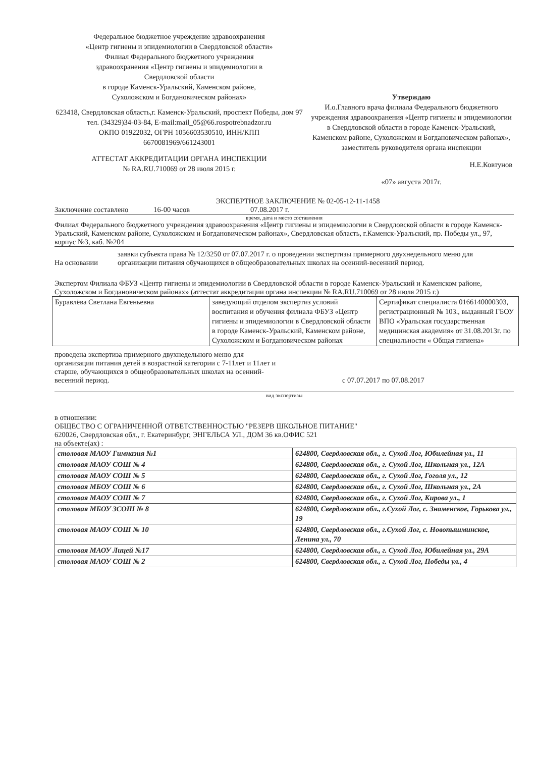Федеральное бюджетное учреждение здравоохранения
«Центр гигиены и эпидемиологии в Свердловской области»
Филиал Федерального бюджетного учреждения
здравоохранения «Центр гигиены и эпидемиологии в
Свердловской области
в городе Каменск-Уральский, Каменском районе,
Сухоложском и Богдановическом районах»
623418, Свердловская область,г. Каменск-Уральский, проспект Победы, дом 97
тел. (34329)34-03-84, E-mail:mail_05@66.rospotrebnadzor.ru
ОКПО 01922032, ОГРН 1056603530510, ИНН/КПП
6670081969/661243001
АТТЕСТАТ АККРЕДИТАЦИИ ОРГАНА ИНСПЕКЦИИ
№ RA.RU.710069 от 28 июля 2015 г.
Утверждаю
И.о.Главного врача филиала Федерального бюджетного учреждения здравоохранения «Центр гигиены и эпидемиологии в Свердловской области в городе Каменск-Уральский, Каменском районе, Сухоложском и Богдановическом районах», заместитель руководителя органа инспекции
Н.Е.Ковтунов
«07» августа 2017г.
ЭКСПЕРТНОЕ ЗАКЛЮЧЕНИЕ № 02-05-12-11-1458
Заключение составлено 16-00 часов 07.08.2017 г.
время, дата и место составления
Филиал Федерального бюджетного учреждения здравоохранения «Центр гигиены и эпидемиологии в Свердловской области в городе Каменск-Уральский, Каменском районе, Сухоложском и Богдановическом районах», Свердловская область, г.Каменск-Уральский, пр. Победы ул., 97, корпус №3, каб. №204
На основании заявки субъекта права № 12/3250 от 07.07.2017 г. о проведении экспертизы примерного двухнедельного меню для организации питания обучающихся в общеобразовательных школах на осенний-весенний период.
Экспертом Филиала ФБУЗ «Центр гигиены и эпидемиологии в Свердловской области в городе Каменск-Уральский и Каменском районе, Сухоложском и Богдановическом районах» (аттестат аккредитации органа инспекции № RA.RU.710069 от 28 июля 2015 г.)
| Буравлёва Светлана Евгеньевна | заведующий отделом экспертиз условий воспитания и обучения филиала ФБУЗ «Центр гигиены и эпидемиологии в Свердловской области в городе Каменск-Уральский, Каменском районе, Сухоложском и Богдановическом районах | Сертификат специалиста 0166140000303, регистрационный № 103., выданный ГБОУ ВПО «Уральская государственная медицинская академия» от 31.08.2013г. по специальности « Общая гигиена» |
проведена экспертиза примерного двухнедельного меню для организации питания детей в возрастной категории с 7-11лет и 11лет и старше, обучающихся в общеобразовательных школах на осенний-весенний период. с 07.07.2017 по 07.08.2017
вид экспертизы
в отношении:
ОБЩЕСТВО С ОГРАНИЧЕННОЙ ОТВЕТСТВЕННОСТЬЮ "РЕЗЕРВ ШКОЛЬНОЕ ПИТАНИЕ"
620026, Свердловская обл., г. Екатеринбург, ЭНГЕЛЬСА УЛ., ДОМ 36 кв.ОФИС 521
на объекте(ах) :
| столовая МАОУ Гимназия №1 | 624800, Свердловская обл., г. Сухой Лог, Юбилейная ул., 11 |
| столовая МАОУ СОШ № 4 | 624800, Свердловская обл., г. Сухой Лог, Школьная ул., 12А |
| столовая МАОУ СОШ № 5 | 624800, Свердловская обл., г. Сухой Лог, Гоголя ул., 12 |
| столовая МБОУ СОШ № 6 | 624800, Свердловская обл., г. Сухой Лог, Школьная ул., 2А |
| столовая МАОУ СОШ № 7 | 624800, Свердловская обл., г. Сухой Лог, Кирова ул., 1 |
| столовая МБОУ ЗСОШ № 8 | 624800, Свердловская обл., г.Сухой Лог, с. Знаменское, Горькова ул., 19 |
| столовая МАОУ СОШ № 10 | 624800, Свердловская обл., г.Сухой Лог, с. Новопышминское, Ленина ул., 70 |
| столовая МАОУ Лицей №17 | 624800, Свердловская обл., г. Сухой Лог, Юбилейная ул., 29А |
| столовая МАОУ СОШ № 2 | 624800, Свердловская обл., г. Сухой Лог, Победы ул., 4 |